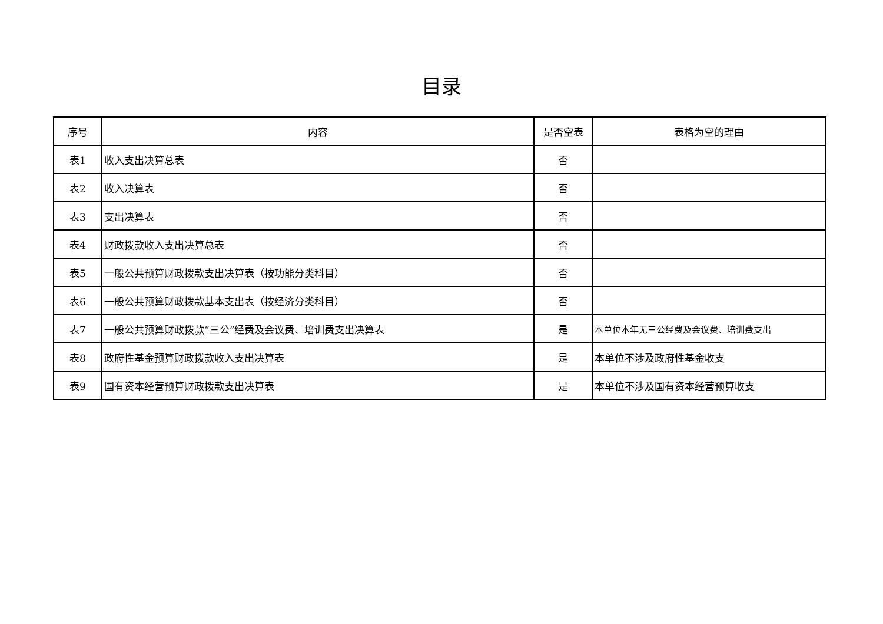目录
| 序号 | 内容 | 是否空表 | 表格为空的理由 |
| --- | --- | --- | --- |
| 表1 | 收入支出决算总表 | 否 | |
| 表2 | 收入决算表 | 否 | |
| 表3 | 支出决算表 | 否 | |
| 表4 | 财政拨款收入支出决算总表 | 否 | |
| 表5 | 一般公共预算财政拨款支出决算表（按功能分类科目） | 否 | |
| 表6 | 一般公共预算财政拨款基本支出表（按经济分类科目） | 否 | |
| 表7 | 一般公共预算财政拨款“三公”经费及会议费、培训费支出决算表 | 是 | 本单位本年无三公经费及会议费、培训费支出 |
| 表8 | 政府性基金预算财政拨款收入支出决算表 | 是 | 本单位不涉及政府性基金收支 |
| 表9 | 国有资本经营预算财政拨款支出决算表 | 是 | 本单位不涉及国有资本经营预算收支 |